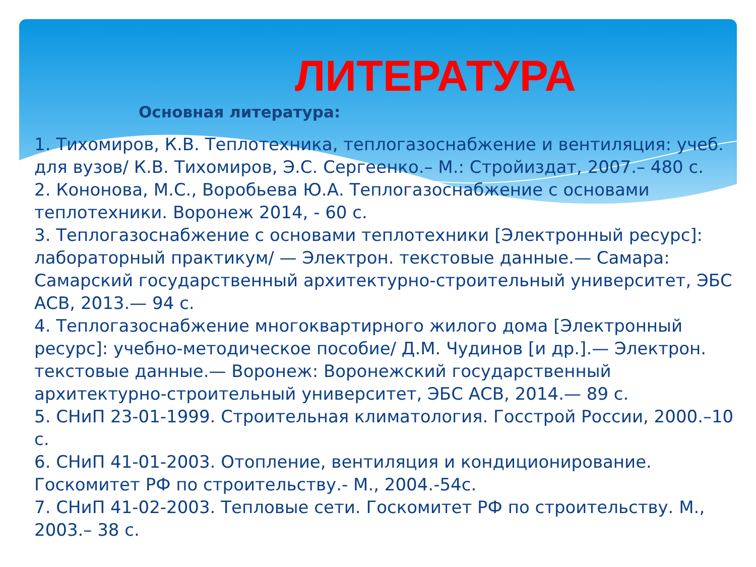ЛИТЕРАТУРА
Основная литература:
1. Тихомиров, К.В. Теплотехника, теплогазоснабжение и вентиляция: учеб. для вузов/ К.В. Тихомиров, Э.С. Сергеенко.– М.: Стройиздат, 2007.– 480 с.
2. Кононова, М.С., Воробьева Ю.А. Теплогазоснабжение с основами теплотехники. Воронеж 2014, - 60 с.
3. Теплогазоснабжение с основами теплотехники [Электронный ресурс]: лабораторный практикум/ — Электрон. текстовые данные.— Самара: Самарский государственный архитектурно-строительный университет, ЭБС АСВ, 2013.— 94 с.
4. Теплогазоснабжение многоквартирного жилого дома [Электронный ресурс]: учебно-методическое пособие/ Д.М. Чудинов [и др.].— Электрон. текстовые данные.— Воронеж: Воронежский государственный архитектурно-строительный университет, ЭБС АСВ, 2014.— 89 с.
5. СНиП 23-01-1999. Строительная климатология. Госстрой России, 2000.–10 с.
6. СНиП 41-01-2003. Отопление, вентиляция и кондиционирование. Госкомитет РФ по строительству.- М., 2004.-54с.
7. СНиП 41-02-2003. Тепловые сети. Госкомитет РФ по строительству. М., 2003.– 38 с.